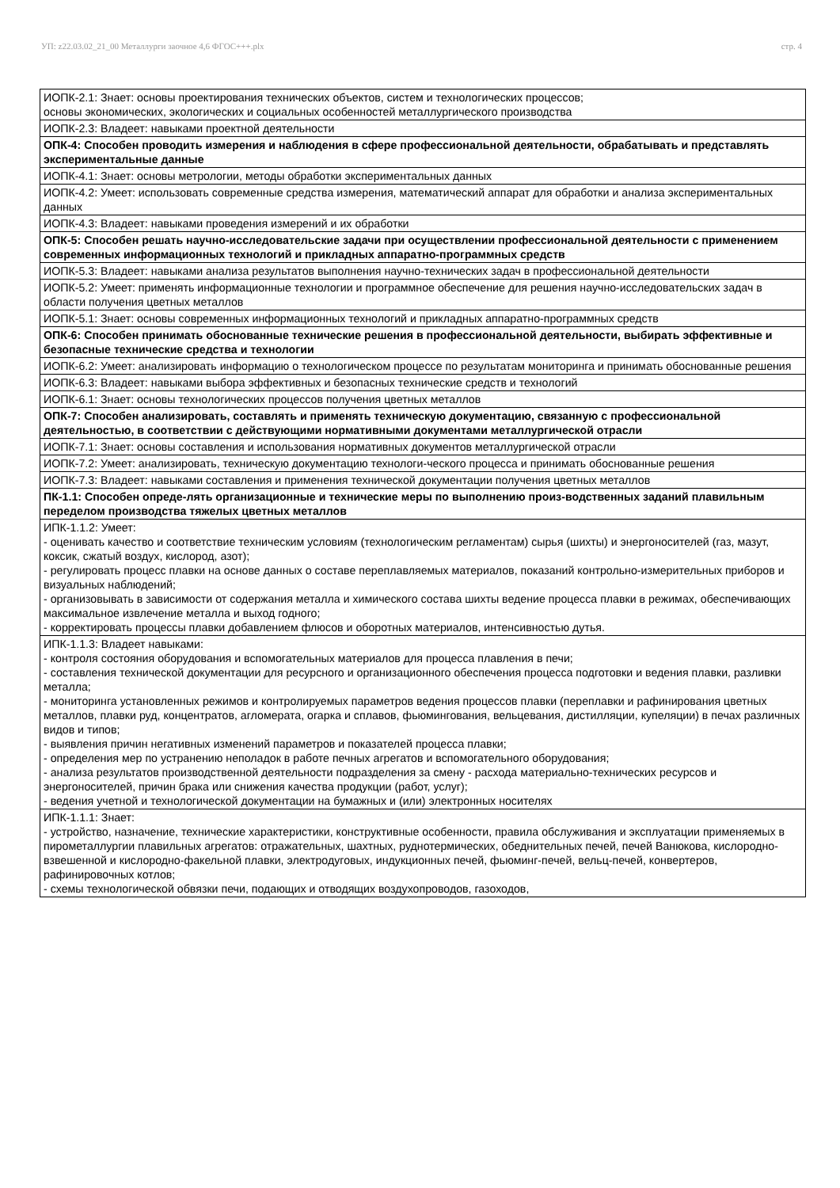УП: z22.03.02_21_00 Металлурги заочное 4,6 ФГОС+++.plx стр. 4
| ИОПК-2.1: Знает: основы проектирования технических объектов, систем и технологических процессов; основы экономических, экологических и социальных особенностей металлургического производства |
| ИОПК-2.3: Владеет: навыками проектной деятельности |
| ОПК-4: Способен проводить измерения и наблюдения в сфере профессиональной деятельности, обрабатывать и представлять экспериментальные данные |
| ИОПК-4.1: Знает: основы метрологии, методы обработки экспериментальных данных |
| ИОПК-4.2: Умеет: использовать современные средства измерения, математический аппарат для обработки и анализа экспериментальных данных |
| ИОПК-4.3: Владеет: навыками проведения измерений и их обработки |
| ОПК-5: Способен решать научно-исследовательские задачи при осуществлении профессиональной деятельности с применением современных информационных технологий и прикладных аппаратно-программных средств |
| ИОПК-5.3: Владеет: навыками анализа результатов выполнения научно-технических задач в профессиональной деятельности |
| ИОПК-5.2: Умеет: применять информационные технологии и программное обеспечение для решения научно-исследовательских задач в области получения цветных металлов |
| ИОПК-5.1: Знает: основы современных информационных технологий и прикладных аппаратно-программных средств |
| ОПК-6: Способен принимать обоснованные технические решения в профессиональной деятельности, выбирать эффективные и безопасные технические средства и технологии |
| ИОПК-6.2: Умеет: анализировать информацию о технологическом процессе по результатам мониторинга и принимать обоснованные решения |
| ИОПК-6.3: Владеет: навыками выбора эффективных и безопасных технические средств и технологий |
| ИОПК-6.1: Знает: основы технологических процессов получения цветных металлов |
| ОПК-7: Способен анализировать, составлять и применять техническую документацию, связанную с профессиональной деятельностью, в соответствии с действующими нормативными документами металлургической отрасли |
| ИОПК-7.1: Знает: основы составления и использования нормативных документов металлургической отрасли |
| ИОПК-7.2: Умеет: анализировать, техническую документацию технологи-ческого процесса и принимать обоснованные решения |
| ИОПК-7.3: Владеет: навыками составления и применения технической документации получения цветных металлов |
| ПК-1.1: Способен опреде-лять организационные и технические меры по выполнению произ-водственных заданий плавильным переделом производства тяжелых цветных металлов |
| ИПК-1.1.2: Умеет: - оценивать качество и соответствие техническим условиям (технологическим регламентам) сырья (шихты) и энергоносителей (газ, мазут, коксик, сжатый воздух, кислород, азот); - регулировать процесс плавки на основе данных о составе переплавляемых материалов, показаний контрольно-измерительных приборов и визуальных наблюдений; - организовывать в зависимости от содержания металла и химического состава шихты ведение процесса плавки в режимах, обеспечивающих максимальное извлечение металла и выход годного; - корректировать процессы плавки добавлением флюсов и оборотных материалов, интенсивностью дутья. |
| ИПК-1.1.3: Владеет навыками: - контроля состояния оборудования и вспомогательных материалов для процесса плавления в печи; - составления технической документации для ресурсного и организационного обеспечения процесса подготовки и ведения плавки, разливки металла; - мониторинга установленных режимов и контролируемых параметров ведения процессов плавки (переплавки и рафинирования цветных металлов, плавки руд, концентратов, агломерата, огарка и сплавов, фьюмингования, вельцевания, дистилляции, купеляции) в печах различных видов и типов; - выявления причин негативных изменений параметров и показателей процесса плавки; - определения мер по устранению неполадок в работе печных агрегатов и вспомогательного оборудования; - анализа результатов производственной деятельности подразделения за смену - расхода материально-технических ресурсов и энергоносителей, причин брака или снижения качества продукции (работ, услуг); - ведения учетной и технологической документации на бумажных и (или) электронных носителях |
| ИПК-1.1.1: Знает: - устройство, назначение, технические характеристики, конструктивные особенности, правила обслуживания и эксплуатации применяемых в пирометаллургии плавильных агрегатов: отражательных, шахтных, руднотермических, обеднительных печей, печей Ванюкова, кислородно-взвешенной и кислородно-факельной плавки, электродуговых, индукционных печей, фьюминг-печей, вельц-печей, конвертеров, рафинировочных котлов; - схемы технологической обвязки печи, подающих и отводящих воздухопроводов, газоходов, |